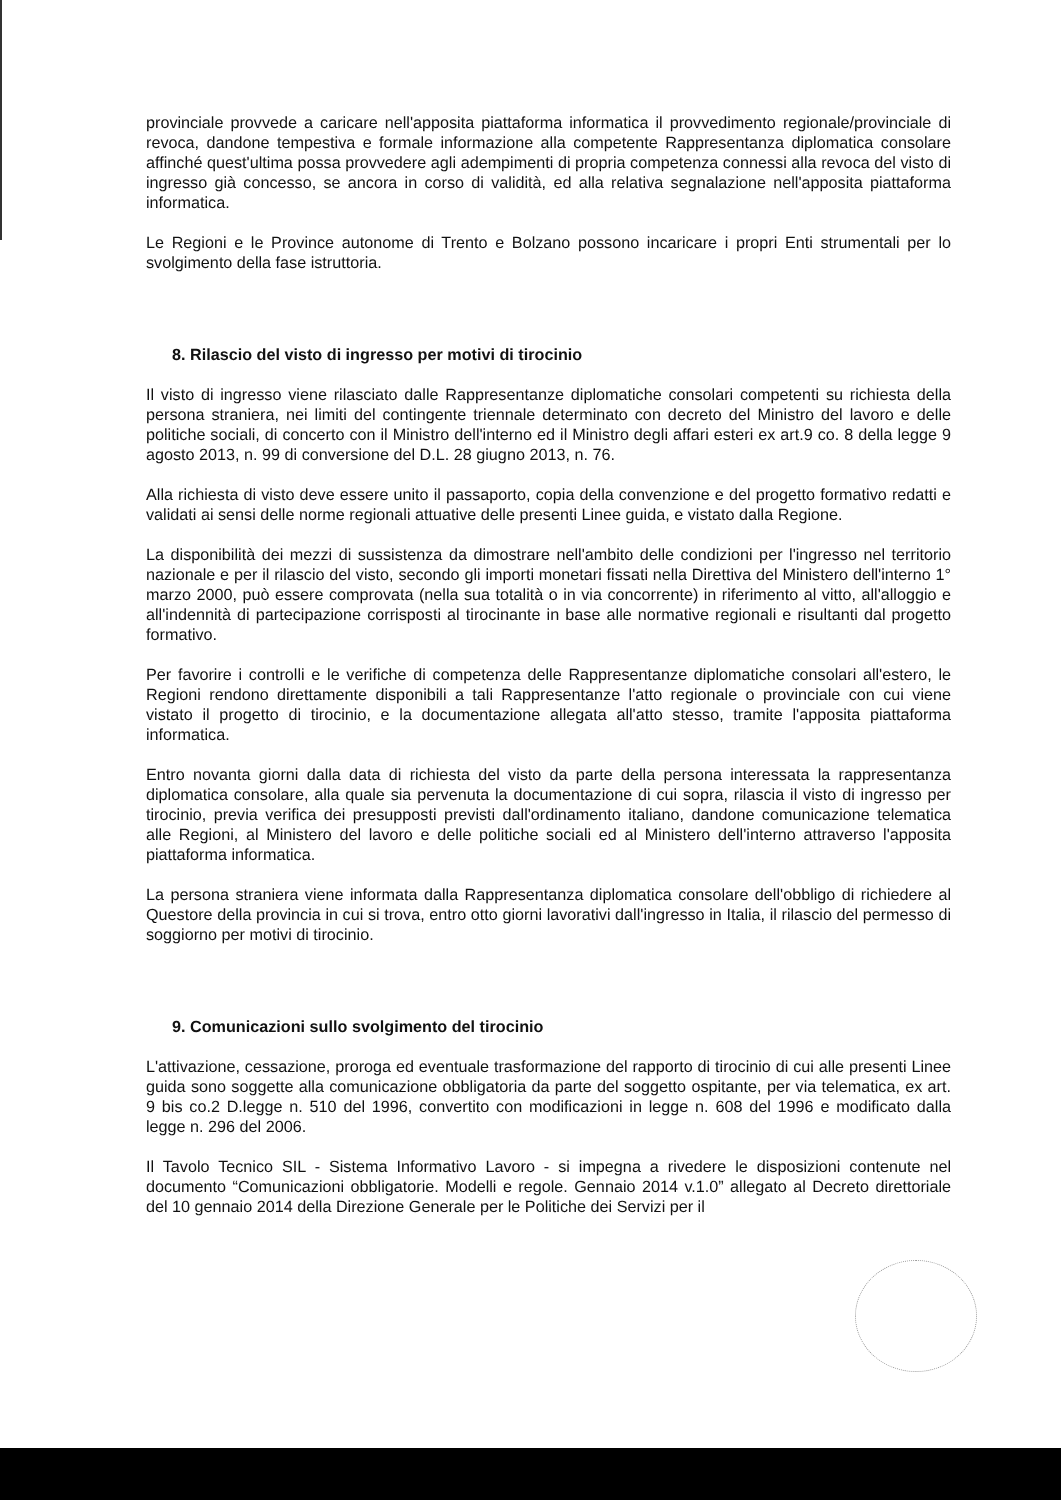provinciale provvede a caricare nell'apposita piattaforma informatica il provvedimento regionale/provinciale di revoca, dandone tempestiva e formale informazione alla competente Rappresentanza diplomatica consolare affinché quest'ultima possa provvedere agli adempimenti di propria competenza connessi alla revoca del visto di ingresso già concesso, se ancora in corso di validità, ed alla relativa segnalazione nell'apposita piattaforma informatica.
Le Regioni e le Province autonome di Trento e Bolzano possono incaricare i propri Enti strumentali per lo svolgimento della fase istruttoria.
8. Rilascio del visto di ingresso per motivi di tirocinio
Il visto di ingresso viene rilasciato dalle Rappresentanze diplomatiche consolari competenti su richiesta della persona straniera, nei limiti del contingente triennale determinato con decreto del Ministro del lavoro e delle politiche sociali, di concerto con il Ministro dell'interno ed il Ministro degli affari esteri ex art.9 co. 8 della legge 9 agosto 2013, n. 99 di conversione del D.L. 28 giugno 2013, n. 76.
Alla richiesta di visto deve essere unito il passaporto, copia della convenzione e del progetto formativo redatti e validati ai sensi delle norme regionali attuative delle presenti Linee guida, e vistato dalla Regione.
La disponibilità dei mezzi di sussistenza da dimostrare nell'ambito delle condizioni per l'ingresso nel territorio nazionale e per il rilascio del visto, secondo gli importi monetari fissati nella Direttiva del Ministero dell'interno 1° marzo 2000, può essere comprovata (nella sua totalità o in via concorrente) in riferimento al vitto, all'alloggio e all'indennità di partecipazione corrisposti al tirocinante in base alle normative regionali e risultanti dal progetto formativo.
Per favorire i controlli e le verifiche di competenza delle Rappresentanze diplomatiche consolari all'estero, le Regioni rendono direttamente disponibili a tali Rappresentanze l'atto regionale o provinciale con cui viene vistato il progetto di tirocinio, e la documentazione allegata all'atto stesso, tramite l'apposita piattaforma informatica.
Entro novanta giorni dalla data di richiesta del visto da parte della persona interessata la rappresentanza diplomatica consolare, alla quale sia pervenuta la documentazione di cui sopra, rilascia il visto di ingresso per tirocinio, previa verifica dei presupposti previsti dall'ordinamento italiano, dandone comunicazione telematica alle Regioni, al Ministero del lavoro e delle politiche sociali ed al Ministero dell'interno attraverso l'apposita piattaforma informatica.
La persona straniera viene informata dalla Rappresentanza diplomatica consolare dell'obbligo di richiedere al Questore della provincia in cui si trova, entro otto giorni lavorativi dall'ingresso in Italia, il rilascio del permesso di soggiorno per motivi di tirocinio.
9. Comunicazioni sullo svolgimento del tirocinio
L'attivazione, cessazione, proroga ed eventuale trasformazione del rapporto di tirocinio di cui alle presenti Linee guida sono soggette alla comunicazione obbligatoria da parte del soggetto ospitante, per via telematica, ex art. 9 bis co.2 D.legge n. 510 del 1996, convertito con modificazioni in legge n. 608 del 1996 e modificato dalla legge n. 296 del 2006.
Il Tavolo Tecnico SIL - Sistema Informativo Lavoro - si impegna a rivedere le disposizioni contenute nel documento “Comunicazioni obbligatorie. Modelli e regole. Gennaio 2014 v.1.0” allegato al Decreto direttoriale del 10 gennaio 2014 della Direzione Generale per le Politiche dei Servizi per il